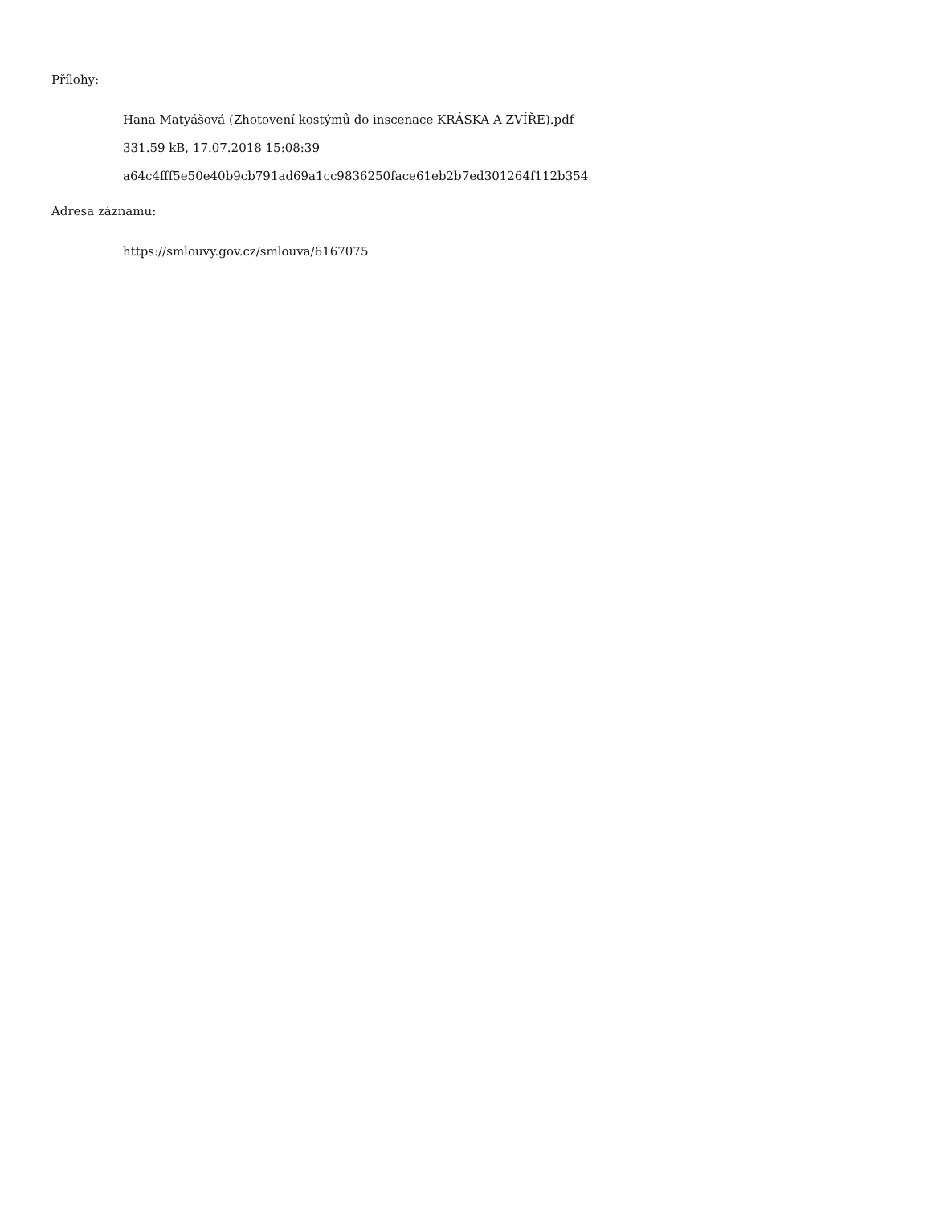Přílohy:
Hana Matyášová (Zhotovení kostýmů do inscenace KRÁSKA A ZVÍŘE).pdf
331.59 kB, 17.07.2018 15:08:39
a64c4fff5e50e40b9cb791ad69a1cc9836250face61eb2b7ed301264f112b354
Adresa záznamu:
https://smlouvy.gov.cz/smlouva/6167075